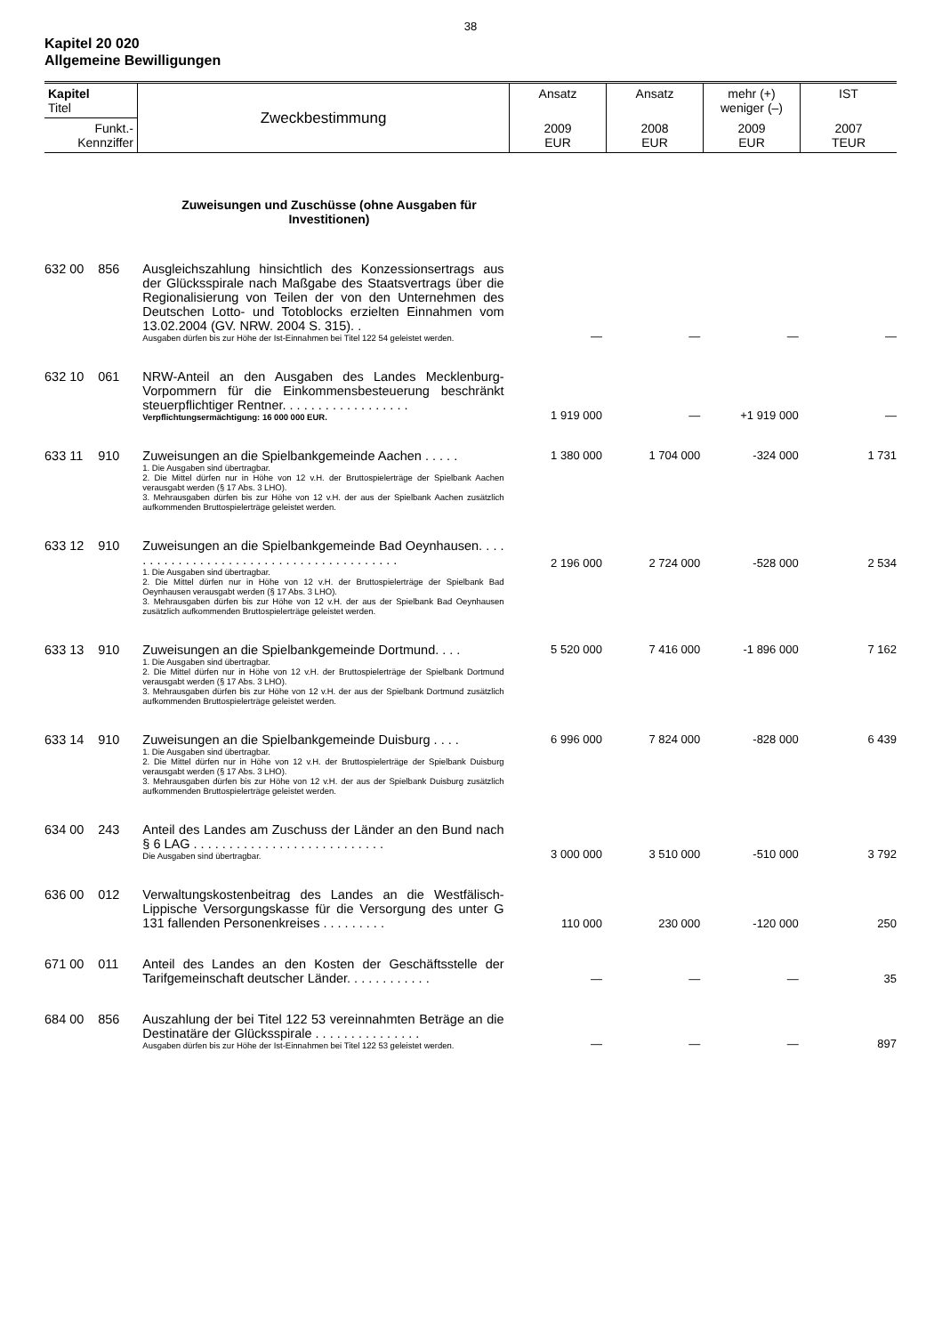38
Kapitel 20 020
Allgemeine Bewilligungen
| Kapitel Titel | Zweckbestimmung | Ansatz | Ansatz | mehr (+) weniger (–) | IST |
| --- | --- | --- | --- | --- | --- |
| Funkt.- Kennziffer | | 2009 EUR | 2008 EUR | 2009 EUR | 2007 TEUR |
Zuweisungen und Zuschüsse (ohne Ausgaben für Investitionen)
| 632 00 | 856 | Ausgleichszahlung hinsichtlich des Konzessionsertrags aus der Glücksspirale nach Maßgabe des Staatsvertrags über die Regionalisierung von Teilen der von den Unternehmen des Deutschen Lotto- und Totoblocks erzielten Einnahmen vom 13.02.2004 (GV. NRW. 2004 S. 315). . Ausgaben dürfen bis zur Höhe der Ist-Einnahmen bei Titel 122 54 geleistet werden. | — | — | — | — |
| 632 10 | 061 | NRW-Anteil an den Ausgaben des Landes Mecklenburg-Vorpommern für die Einkommensbesteuerung beschränkt steuerpflichtiger Rentner. . . . . . . . . . . . . . . . . . Verpflichtungsermächtigung: 16 000 000 EUR. | 1 919 000 | — | +1 919 000 | — |
| 633 11 | 910 | Zuweisungen an die Spielbankgemeinde Aachen . . . . . 1. Die Ausgaben sind übertragbar. 2. Die Mittel dürfen nur in Höhe von 12 v.H. der Bruttospielerträge der Spielbank Aachen verausgabt werden (§ 17 Abs. 3 LHO). 3. Mehrausgaben dürfen bis zur Höhe von 12 v.H. der aus der Spielbank Aachen zusätzlich aufkommenden Bruttospielerträge geleistet werden. | 1 380 000 | 1 704 000 | -324 000 | 1 731 |
| 633 12 | 910 | Zuweisungen an die Spielbankgemeinde Bad Oeynhausen. . . . . . . . . . . . . . . . . . . . . . . . . . . . . . . . . . . . . . . . 1. Die Ausgaben sind übertragbar. 2. Die Mittel dürfen nur in Höhe von 12 v.H. der Bruttospielerträge der Spielbank Bad Oeynhausen verausgabt werden (§ 17 Abs. 3 LHO). 3. Mehrausgaben dürfen bis zur Höhe von 12 v.H. der aus der Spielbank Bad Oeynhausen zusätzlich aufkommenden Bruttospielerträge geleistet werden. | 2 196 000 | 2 724 000 | -528 000 | 2 534 |
| 633 13 | 910 | Zuweisungen an die Spielbankgemeinde Dortmund. . . . 1. Die Ausgaben sind übertragbar. 2. Die Mittel dürfen nur in Höhe von 12 v.H. der Bruttospielerträge der Spielbank Dortmund verausgabt werden (§ 17 Abs. 3 LHO). 3. Mehrausgaben dürfen bis zur Höhe von 12 v.H. der aus der Spielbank Dortmund zusätzlich aufkommenden Bruttospielerträge geleistet werden. | 5 520 000 | 7 416 000 | -1 896 000 | 7 162 |
| 633 14 | 910 | Zuweisungen an die Spielbankgemeinde Duisburg . . . . 1. Die Ausgaben sind übertragbar. 2. Die Mittel dürfen nur in Höhe von 12 v.H. der Bruttospielerträge der Spielbank Duisburg verausgabt werden (§ 17 Abs. 3 LHO). 3. Mehrausgaben dürfen bis zur Höhe von 12 v.H. der aus der Spielbank Duisburg zusätzlich aufkommenden Bruttospielerträge geleistet werden. | 6 996 000 | 7 824 000 | -828 000 | 6 439 |
| 634 00 | 243 | Anteil des Landes am Zuschuss der Länder an den Bund nach § 6 LAG . . . . . . . . . . . . . . . . . . . . . . . . . . . Die Ausgaben sind übertragbar. | 3 000 000 | 3 510 000 | -510 000 | 3 792 |
| 636 00 | 012 | Verwaltungskostenbeitrag des Landes an die Westfälisch-Lippische Versorgungskasse für die Versorgung des unter G 131 fallenden Personenkreises . . . . . . . . . | 110 000 | 230 000 | -120 000 | 250 |
| 671 00 | 011 | Anteil des Landes an den Kosten der Geschäftsstelle der Tarifgemeinschaft deutscher Länder. . . . . . . . . . . . | — | — | — | 35 |
| 684 00 | 856 | Auszahlung der bei Titel 122 53 vereinnahmten Beträge an die Destinatäre der Glücksspirale . . . . . . . . . . . . . . . Ausgaben dürfen bis zur Höhe der Ist-Einnahmen bei Titel 122 53 geleistet werden. | — | — | — | 897 |